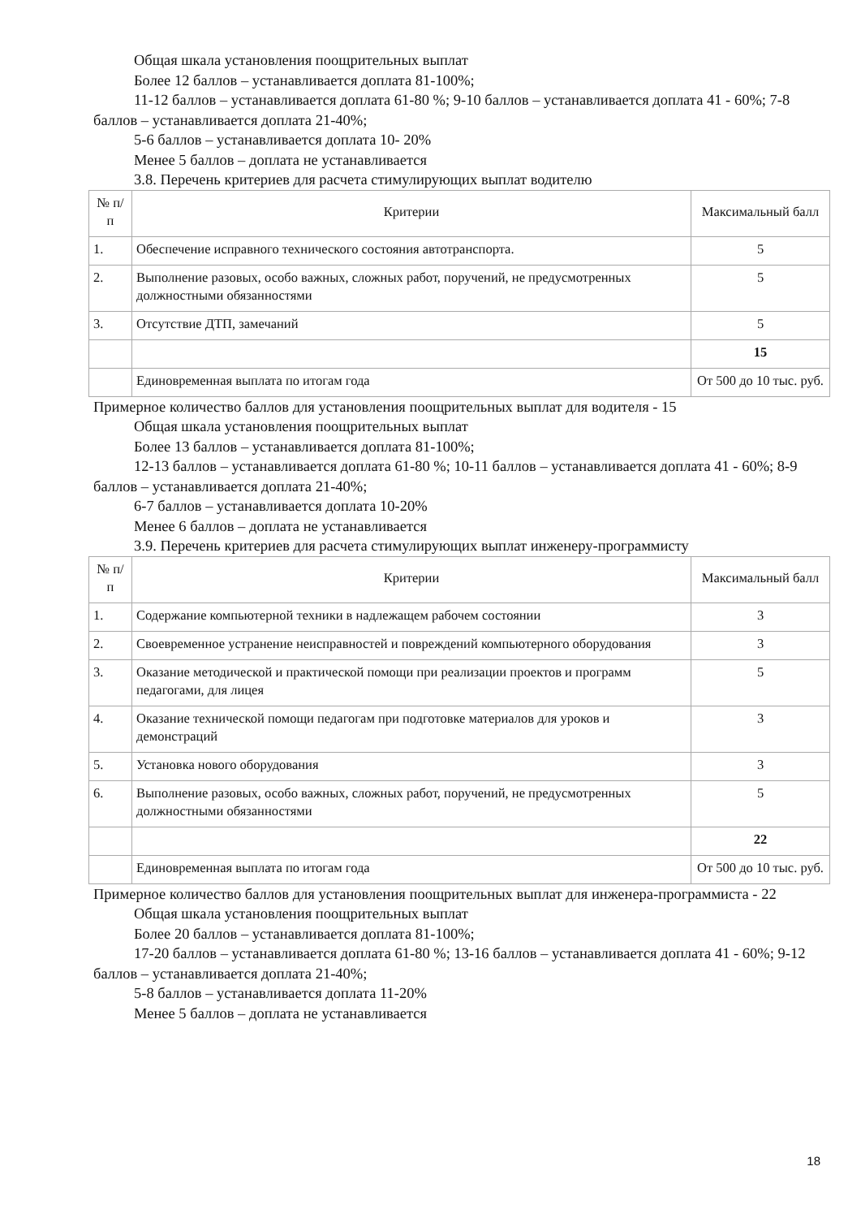Общая шкала установления поощрительных выплат
Более 12 баллов – устанавливается доплата 81-100%;
11-12 баллов – устанавливается доплата 61-80 %; 9-10 баллов – устанавливается доплата 41 - 60%; 7-8 баллов – устанавливается доплата 21-40%;
5-6 баллов – устанавливается доплата 10- 20%
Менее 5 баллов – доплата не устанавливается
3.8. Перечень критериев для расчета стимулирующих выплат водителю
| № п/п | Критерии | Максимальный балл |
| 1. | Обеспечение исправного технического состояния автотранспорта. | 5 |
| 2. | Выполнение разовых, особо важных, сложных работ, поручений, не предусмотренных должностными обязанностями | 5 |
| 3. | Отсутствие ДТП, замечаний | 5 |
| | | 15 |
| | Единовременная выплата по итогам года | От 500 до 10 тыс. руб. |
Примерное количество баллов для установления поощрительных выплат для водителя - 15
Общая шкала установления поощрительных выплат
Более 13 баллов – устанавливается доплата 81-100%;
12-13 баллов – устанавливается доплата 61-80 %; 10-11 баллов – устанавливается доплата 41 - 60%; 8-9 баллов – устанавливается доплата 21-40%;
6-7 баллов – устанавливается доплата 10-20%
Менее 6 баллов – доплата не устанавливается
3.9. Перечень критериев для расчета стимулирующих выплат инженеру-программисту
| № п/п | Критерии | Максимальный балл |
| 1. | Содержание компьютерной техники в надлежащем рабочем состоянии | 3 |
| 2. | Своевременное устранение неисправностей и повреждений компьютерного оборудования | 3 |
| 3. | Оказание методической и практической помощи при реализации проектов и программ педагогами, для лицея | 5 |
| 4. | Оказание технической помощи педагогам при подготовке материалов для уроков и демонстраций | 3 |
| 5. | Установка нового оборудования | 3 |
| 6. | Выполнение разовых, особо важных, сложных работ, поручений, не предусмотренных должностными обязанностями | 5 |
| | | 22 |
| | Единовременная выплата по итогам года | От 500 до 10 тыс. руб. |
Примерное количество баллов для установления поощрительных выплат для инженера-программиста - 22
Общая шкала установления поощрительных выплат
Более 20 баллов – устанавливается доплата 81-100%;
17-20 баллов – устанавливается доплата 61-80 %; 13-16 баллов – устанавливается доплата 41 - 60%; 9-12 баллов – устанавливается доплата 21-40%;
5-8 баллов – устанавливается доплата 11-20%
Менее 5 баллов – доплата не устанавливается
18